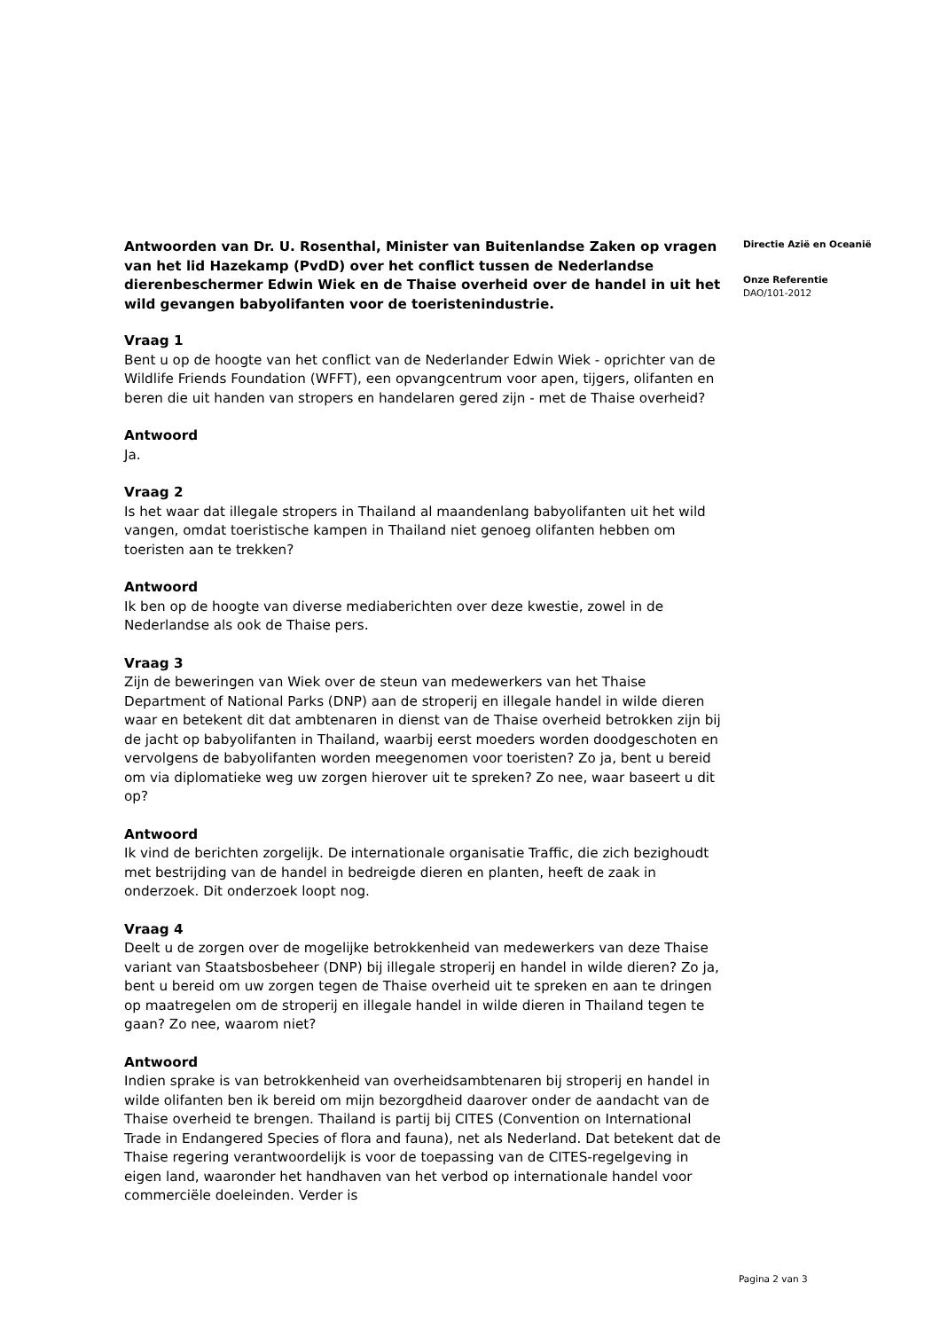Antwoorden van Dr. U. Rosenthal, Minister van Buitenlandse Zaken op vragen van het lid Hazekamp (PvdD) over het conflict tussen de Nederlandse dierenbeschermer Edwin Wiek en de Thaise overheid over de handel in uit het wild gevangen babyolifanten voor de toeristenindustrie.
Vraag 1
Bent u op de hoogte van het conflict van de Nederlander Edwin Wiek - oprichter van de Wildlife Friends Foundation (WFFT), een opvangcentrum voor apen, tijgers, olifanten en beren die uit handen van stropers en handelaren gered zijn - met de Thaise overheid?
Antwoord
Ja.
Vraag 2
Is het waar dat illegale stropers in Thailand al maandenlang babyolifanten uit het wild vangen, omdat toeristische kampen in Thailand niet genoeg olifanten hebben om toeristen aan te trekken?
Antwoord
Ik ben op de hoogte van diverse mediaberichten over deze kwestie, zowel in de Nederlandse als ook de Thaise pers.
Vraag 3
Zijn de beweringen van Wiek over de steun van medewerkers van het Thaise Department of National Parks (DNP) aan de stroperij en illegale handel in wilde dieren waar en betekent dit dat ambtenaren in dienst van de Thaise overheid betrokken zijn bij de jacht op babyolifanten in Thailand, waarbij eerst moeders worden doodgeschoten en vervolgens de babyolifanten worden meegenomen voor toeristen? Zo ja, bent u bereid om via diplomatieke weg uw zorgen hierover uit te spreken? Zo nee, waar baseert u dit op?
Antwoord
Ik vind de berichten zorgelijk. De internationale organisatie Traffic, die zich bezighoudt met bestrijding van de handel in bedreigde dieren en planten, heeft de zaak in onderzoek. Dit onderzoek loopt nog.
Vraag 4
Deelt u de zorgen over de mogelijke betrokkenheid van medewerkers van deze Thaise variant van Staatsbosbeheer (DNP) bij illegale stroperij en handel in wilde dieren? Zo ja, bent u bereid om uw zorgen tegen de Thaise overheid uit te spreken en aan te dringen op maatregelen om de stroperij en illegale handel in wilde dieren in Thailand tegen te gaan? Zo nee, waarom niet?
Antwoord
Indien sprake is van betrokkenheid van overheidsambtenaren bij stroperij en handel in wilde olifanten ben ik bereid om mijn bezorgdheid daarover onder de aandacht van de Thaise overheid te brengen. Thailand is partij bij CITES (Convention on International Trade in Endangered Species of flora and fauna), net als Nederland. Dat betekent dat de Thaise regering verantwoordelijk is voor de toepassing van de CITES-regelgeving in eigen land, waaronder het handhaven van het verbod op internationale handel voor commerciële doeleinden. Verder is
Directie Azië en Oceanië
Onze Referentie
DAO/101-2012
Pagina 2 van 3